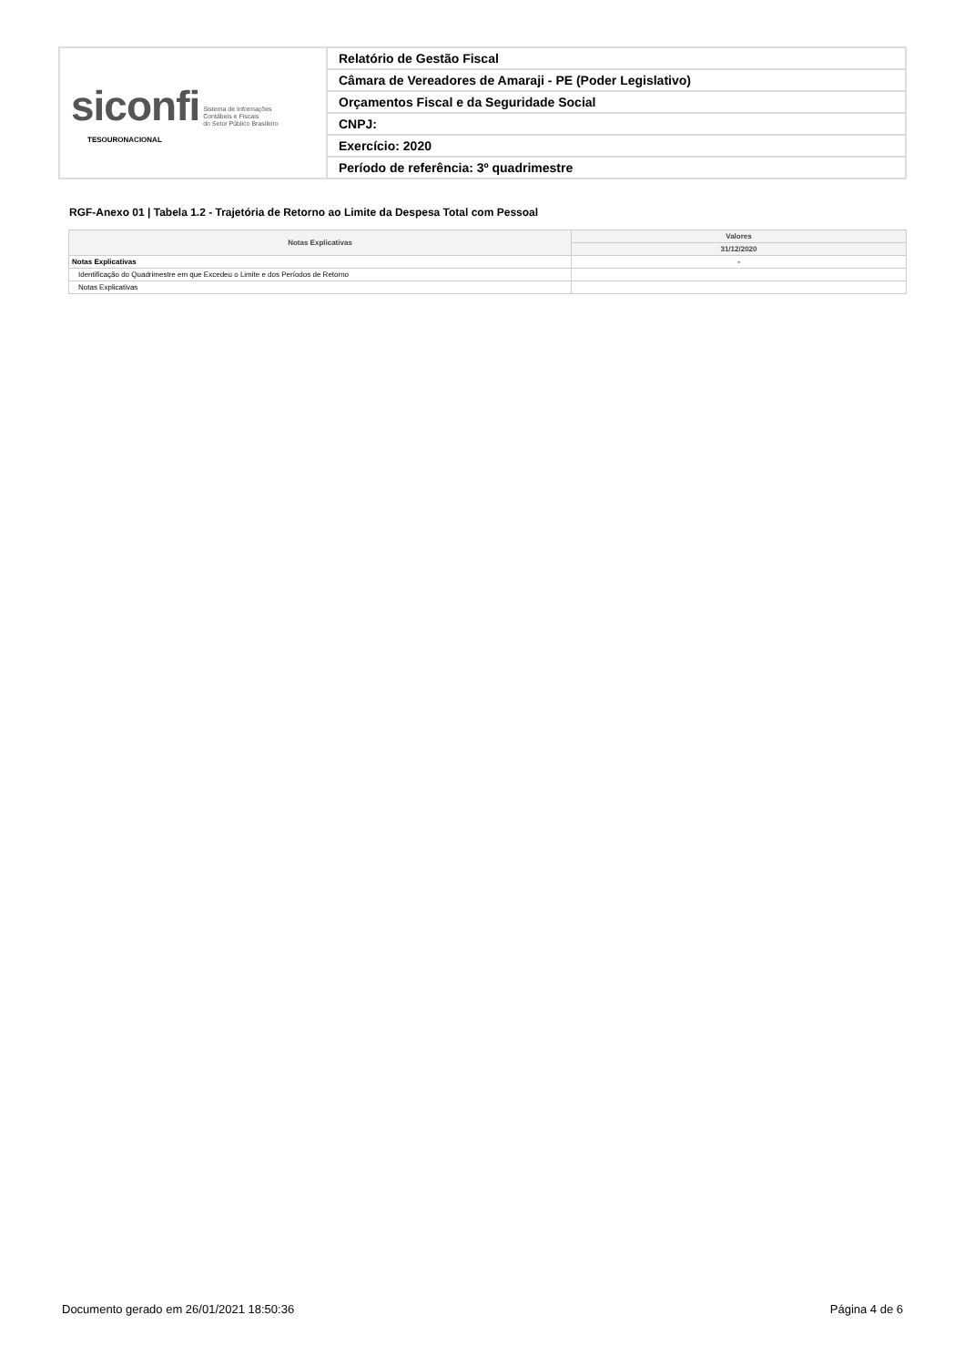| siconfi Sistema de Informações Contábeis e Fiscais do Setor Público Brasileiro TESOURONACIONAL | Relatório de Gestão Fiscal |
| | Câmara de Vereadores de Amaraji - PE (Poder Legislativo) |
| | Orçamentos Fiscal e da Seguridade Social |
| | CNPJ: |
| | Exercício: 2020 |
| | Período de referência: 3º quadrimestre |
RGF-Anexo 01 | Tabela 1.2 - Trajetória de Retorno ao Limite da Despesa Total com Pessoal
| Notas Explicativas | Valores |
| --- | --- |
| | 31/12/2020 |
| Notas Explicativas | - |
| Identificação do Quadrimestre em que Excedeu o Limite e dos Períodos de Retorno | |
| Notas Explicativas | |
Documento gerado em 26/01/2021 18:50:36
Página 4 de 6